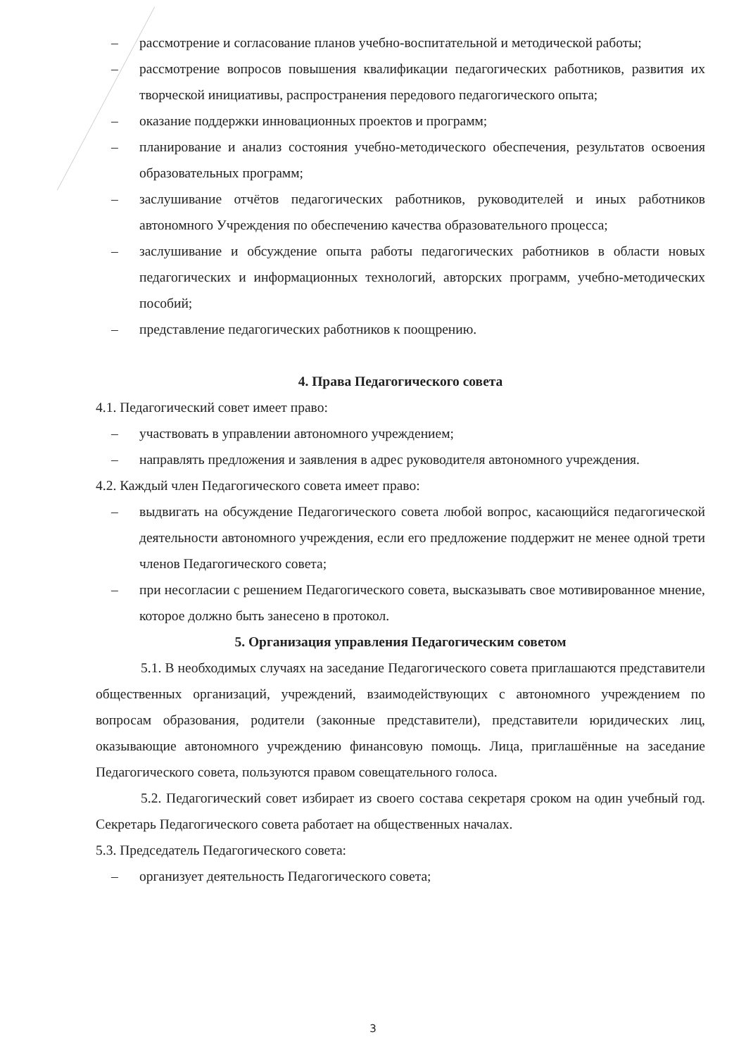– рассмотрение и согласование планов учебно-воспитательной и методической работы;
– рассмотрение вопросов повышения квалификации педагогических работников, развития их творческой инициативы, распространения передового педагогического опыта;
– оказание поддержки инновационных проектов и программ;
– планирование и анализ состояния учебно-методического обеспечения, результатов освоения образовательных программ;
– заслушивание отчётов педагогических работников, руководителей и иных работников автономного Учреждения по обеспечению качества образовательного процесса;
– заслушивание и обсуждение опыта работы педагогических работников в области новых педагогических и информационных технологий, авторских программ, учебно-методических пособий;
– представление педагогических работников к поощрению.
4. Права Педагогического совета
4.1. Педагогический совет имеет право:
– участвовать в управлении автономного учреждением;
– направлять предложения и заявления в адрес руководителя автономного учреждения.
4.2. Каждый член Педагогического совета имеет право:
– выдвигать на обсуждение Педагогического совета любой вопрос, касающийся педагогической деятельности автономного учреждения, если его предложение поддержит не менее одной трети членов Педагогического совета;
– при несогласии с решением Педагогического совета, высказывать свое мотивированное мнение, которое должно быть занесено в протокол.
5. Организация управления Педагогическим советом
5.1. В необходимых случаях на заседание Педагогического совета приглашаются представители общественных организаций, учреждений, взаимодействующих с автономного учреждением по вопросам образования, родители (законные представители), представители юридических лиц, оказывающие автономного учреждению финансовую помощь. Лица, приглашённые на заседание Педагогического совета, пользуются правом совещательного голоса.
5.2. Педагогический совет избирает из своего состава секретаря сроком на один учебный год. Секретарь Педагогического совета работает на общественных началах.
5.3. Председатель Педагогического совета:
– организует деятельность Педагогического совета;
3